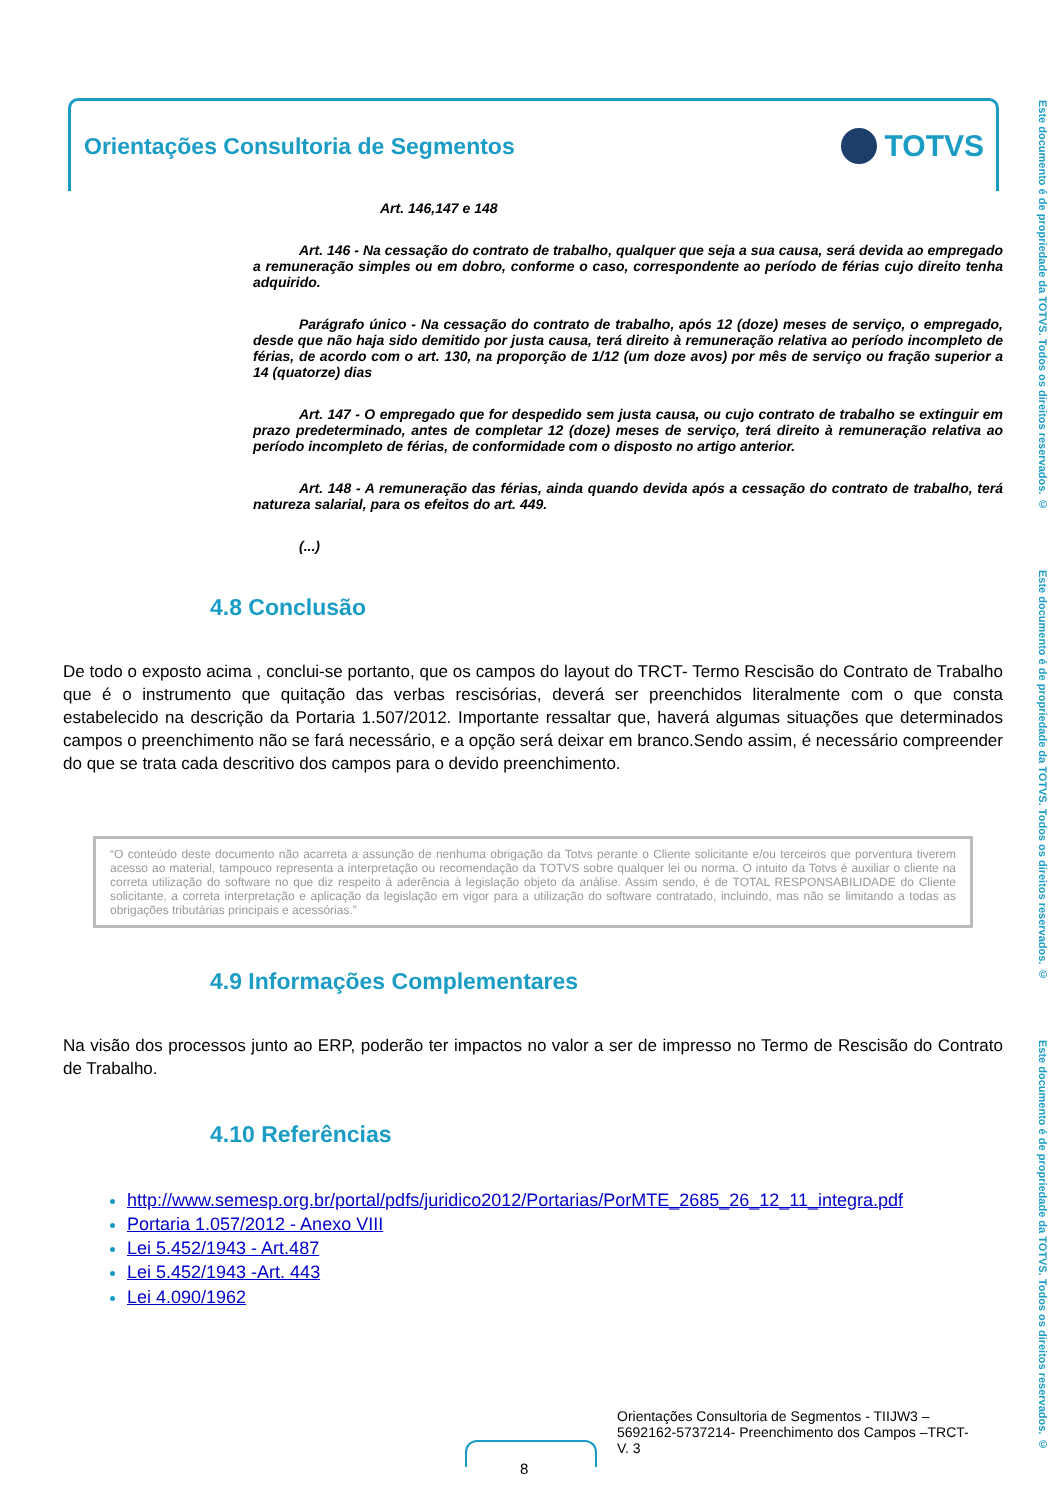Orientações Consultoria de Segmentos
TOTVS
Este documento é de propriedade da TOTVS. Todos os direitos reservados. © Este documento é de propriedade da TOTVS. Todos os direitos reservados. © Este documento é de propriedade da TOTVS. Todos os direitos reservados. ©
Art. 146,147 e 148
Art. 146 - Na cessação do contrato de trabalho, qualquer que seja a sua causa, será devida ao empregado a remuneração simples ou em dobro, conforme o caso, correspondente ao período de férias cujo direito tenha adquirido.
Parágrafo único - Na cessação do contrato de trabalho, após 12 (doze) meses de serviço, o empregado, desde que não haja sido demitido por justa causa, terá direito à remuneração relativa ao período incompleto de férias, de acordo com o art. 130, na proporção de 1/12 (um doze avos) por mês de serviço ou fração superior a 14 (quatorze) dias
Art. 147 - O empregado que for despedido sem justa causa, ou cujo contrato de trabalho se extinguir em prazo predeterminado, antes de completar 12 (doze) meses de serviço, terá direito à remuneração relativa ao período incompleto de férias, de conformidade com o disposto no artigo anterior.
Art. 148 - A remuneração das férias, ainda quando devida após a cessação do contrato de trabalho, terá natureza salarial, para os efeitos do art. 449.
(...)
4.8 Conclusão
De todo o exposto acima , conclui-se portanto, que os campos do layout do TRCT- Termo Rescisão do Contrato de Trabalho que é o instrumento que quitação das verbas rescisórias, deverá ser preenchidos literalmente com o que consta estabelecido na descrição da Portaria 1.507/2012. Importante ressaltar que, haverá algumas situações que determinados campos o preenchimento não se fará necessário, e a opção será deixar em branco.Sendo assim, é necessário compreender do que se trata cada descritivo dos campos para o devido preenchimento.
“O conteúdo deste documento não acarreta a assunção de nenhuma obrigação da Totvs perante o Cliente solicitante e/ou terceiros que porventura tiverem acesso ao material, tampouco representa a interpretação ou recomendação da TOTVS sobre qualquer lei ou norma. O intuito da Totvs é auxiliar o cliente na correta utilização do software no que diz respeito à aderência à legislação objeto da análise. Assim sendo, é de TOTAL RESPONSABILIDADE do Cliente solicitante, a correta interpretação e aplicação da legislação em vigor para a utilização do software contratado, incluindo, mas não se limitando a todas as obrigações tributárias principais e acessórias.”
4.9 Informações Complementares
Na visão dos processos junto ao ERP, poderão ter impactos no valor a ser de impresso no Termo de Rescisão do Contrato de Trabalho.
4.10 Referências
http://www.semesp.org.br/portal/pdfs/juridico2012/Portarias/PorMTE_2685_26_12_11_integra.pdf
Portaria 1.057/2012 - Anexo VIII
Lei 5.452/1943 - Art.487
Lei 5.452/1943 -Art. 443
Lei 4.090/1962
Orientações Consultoria de Segmentos - TIIJW3 – 5692162-5737214- Preenchimento dos Campos –TRCT- V. 3
8